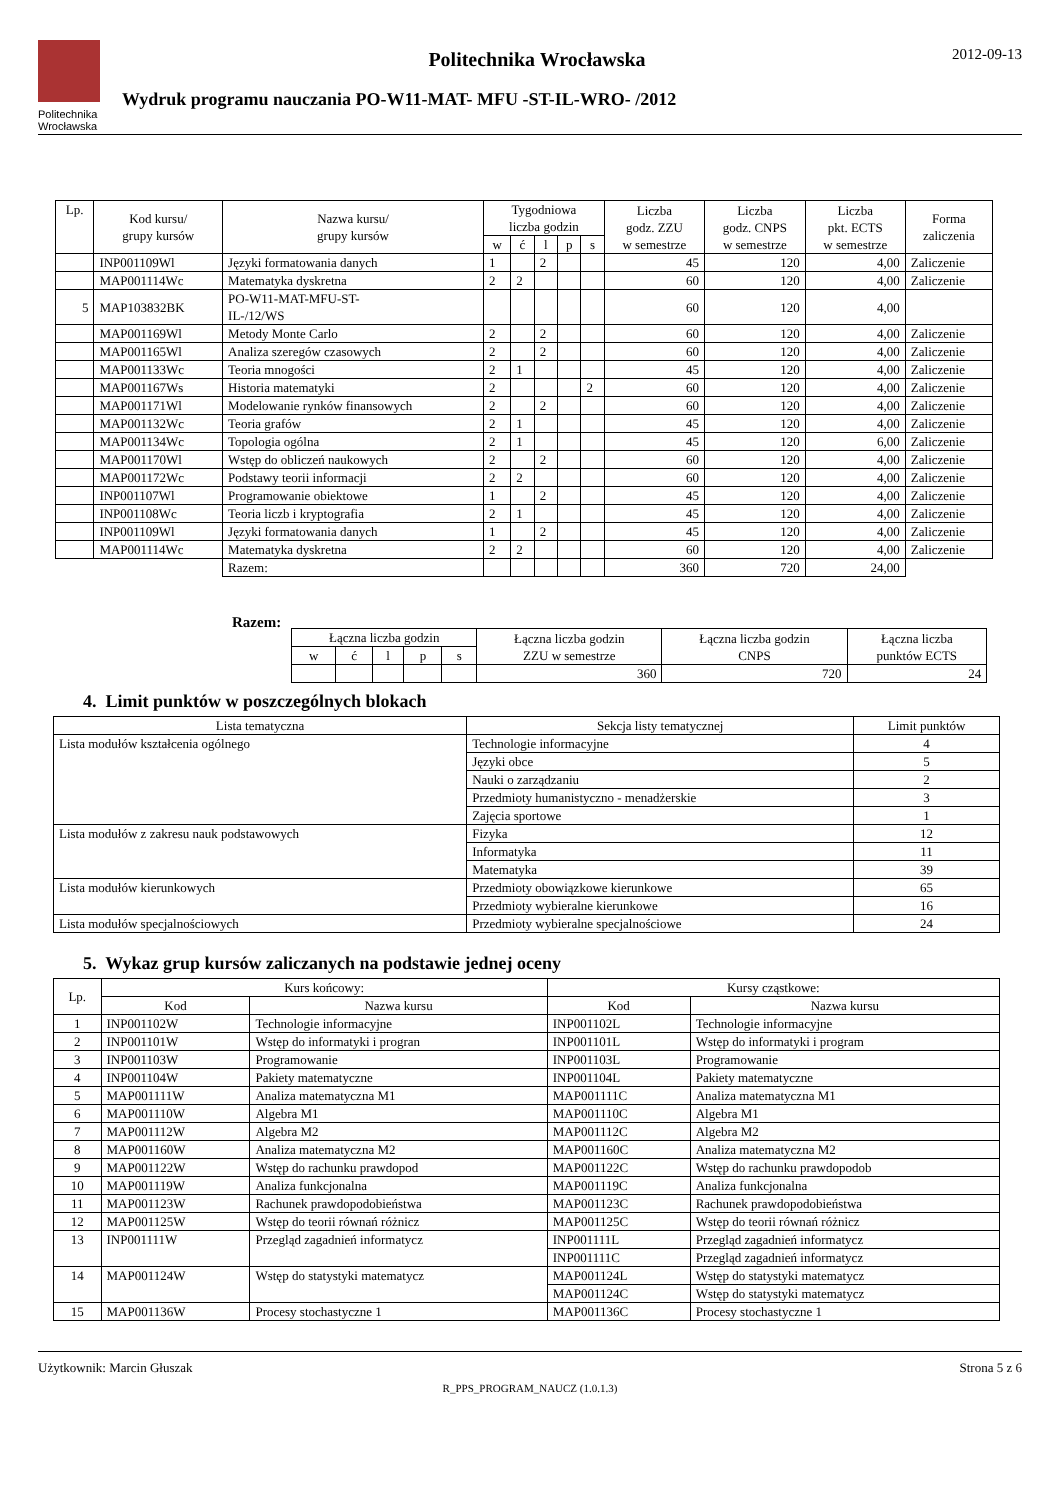Politechnika
Wrocławska
Politechnika Wrocławska
Wydruk programu nauczania PO-W11-MAT- MFU -ST-IL-WRO- /2012
2012-09-13
| Lp. | Kod kursu/ grupy kursów | Nazwa kursu/ grupy kursów | Tygodniowa liczba godzin | | | | | Liczba godz. ZZU w semestrze | Liczba godz. CNPS w semestrze | Liczba pkt. ECTS w semestrze | Forma zaliczenia |
| --- | --- | --- | --- | --- | --- | --- | --- | --- | --- | --- | --- |
| | | | w | ć | l | p | s | | | | |
| | INP001109Wl | Języki formatowania danych | 1 | | 2 | | | 45 | 120 | 4,00 | Zaliczenie |
| | MAP001114Wc | Matematyka dyskretna | 2 | 2 | | | | 60 | 120 | 4,00 | Zaliczenie |
| 5 | MAP103832BK | PO-W11-MAT-MFU-ST- IL-/12/WS | | | | | | 60 | 120 | 4,00 | |
| | MAP001169Wl | Metody Monte Carlo | 2 | | 2 | | | 60 | 120 | 4,00 | Zaliczenie |
| | MAP001165Wl | Analiza szeregów czasowych | 2 | | 2 | | | 60 | 120 | 4,00 | Zaliczenie |
| | MAP001133Wc | Teoria mnogości | 2 | 1 | | | | 45 | 120 | 4,00 | Zaliczenie |
| | MAP001167Ws | Historia matematyki | 2 | | | | 2 | 60 | 120 | 4,00 | Zaliczenie |
| | MAP001171Wl | Modelowanie rynków finansowych | 2 | | 2 | | | 60 | 120 | 4,00 | Zaliczenie |
| | MAP001132Wc | Teoria grafów | 2 | 1 | | | | 45 | 120 | 4,00 | Zaliczenie |
| | MAP001134Wc | Topologia ogólna | 2 | 1 | | | | 45 | 120 | 6,00 | Zaliczenie |
| | MAP001170Wl | Wstęp do obliczeń naukowych | 2 | | 2 | | | 60 | 120 | 4,00 | Zaliczenie |
| | MAP001172Wc | Podstawy teorii informacji | 2 | 2 | | | | 60 | 120 | 4,00 | Zaliczenie |
| | INP001107Wl | Programowanie obiektowe | 1 | | 2 | | | 45 | 120 | 4,00 | Zaliczenie |
| | INP001108Wc | Teoria liczb i kryptografia | 2 | 1 | | | | 45 | 120 | 4,00 | Zaliczenie |
| | INP001109Wl | Języki formatowania danych | 1 | | 2 | | | 45 | 120 | 4,00 | Zaliczenie |
| | MAP001114Wc | Matematyka dyskretna | 2 | 2 | | | | 60 | 120 | 4,00 | Zaliczenie |
| | | Razem: | | | | | | 360 | 720 | 24,00 | |
Razem:
| Łączna liczba godzin | | | | | Łączna liczba godzin ZZU w semestrze | Łączna liczba godzin CNPS | Łączna liczba punktów ECTS |
| --- | --- | --- | --- | --- | --- | --- | --- |
| w | ć | l | p | s | | | |
| | | | | | 360 | 720 | 24 |
4. Limit punktów w poszczególnych blokach
| Lista tematyczna | Sekcja listy tematycznej | Limit punktów |
| --- | --- | --- |
| Lista modułów kształcenia ogólnego | Technologie informacyjne | 4 |
| | Języki obce | 5 |
| | Nauki o zarządzaniu | 2 |
| | Przedmioty humanistyczno - menadżerskie | 3 |
| | Zajęcia sportowe | 1 |
| Lista modułów z zakresu nauk podstawowych | Fizyka | 12 |
| | Informatyka | 11 |
| | Matematyka | 39 |
| Lista modułów kierunkowych | Przedmioty obowiązkowe kierunkowe | 65 |
| | Przedmioty wybieralne kierunkowe | 16 |
| Lista modułów specjalnościowych | Przedmioty wybieralne specjalnościowe | 24 |
5. Wykaz grup kursów zaliczanych na podstawie jednej oceny
| Lp. | Kurs końcowy: | | Kursy cząstkowe: | |
| --- | --- | --- | --- | --- |
| | Kod | Nazwa kursu | Kod | Nazwa kursu |
| 1 | INP001102W | Technologie informacyjne | INP001102L | Technologie informacyjne |
| 2 | INP001101W | Wstęp do informatyki i progran | INP001101L | Wstęp do informatyki i program |
| 3 | INP001103W | Programowanie | INP001103L | Programowanie |
| 4 | INP001104W | Pakiety matematyczne | INP001104L | Pakiety matematyczne |
| 5 | MAP001111W | Analiza matematyczna M1 | MAP001111C | Analiza matematyczna M1 |
| 6 | MAP001110W | Algebra M1 | MAP001110C | Algebra M1 |
| 7 | MAP001112W | Algebra M2 | MAP001112C | Algebra M2 |
| 8 | MAP001160W | Analiza matematyczna M2 | MAP001160C | Analiza matematyczna M2 |
| 9 | MAP001122W | Wstęp do rachunku prawdopod | MAP001122C | Wstęp do rachunku prawdopodob |
| 10 | MAP001119W | Analiza funkcjonalna | MAP001119C | Analiza funkcjonalna |
| 11 | MAP001123W | Rachunek prawdopodobieństwa | MAP001123C | Rachunek prawdopodobieństwa |
| 12 | MAP001125W | Wstęp do teorii równań różnicz | MAP001125C | Wstęp do teorii równań różnicz |
| 13 | INP001111W | Przegląd zagadnień informatycz | INP001111L | Przegląd zagadnień informatycz |
| | | | INP001111C | Przegląd zagadnień informatycz |
| 14 | MAP001124W | Wstęp do statystyki matematycz | MAP001124L | Wstęp do statystyki matematycz |
| | | | MAP001124C | Wstęp do statystyki matematycz |
| 15 | MAP001136W | Procesy stochastyczne 1 | MAP001136C | Procesy stochastyczne 1 |
Użytkownik: Marcin Głuszak Strona 5 z 6
R_PPS_PROGRAM_NAUCZ (1.0.1.3)